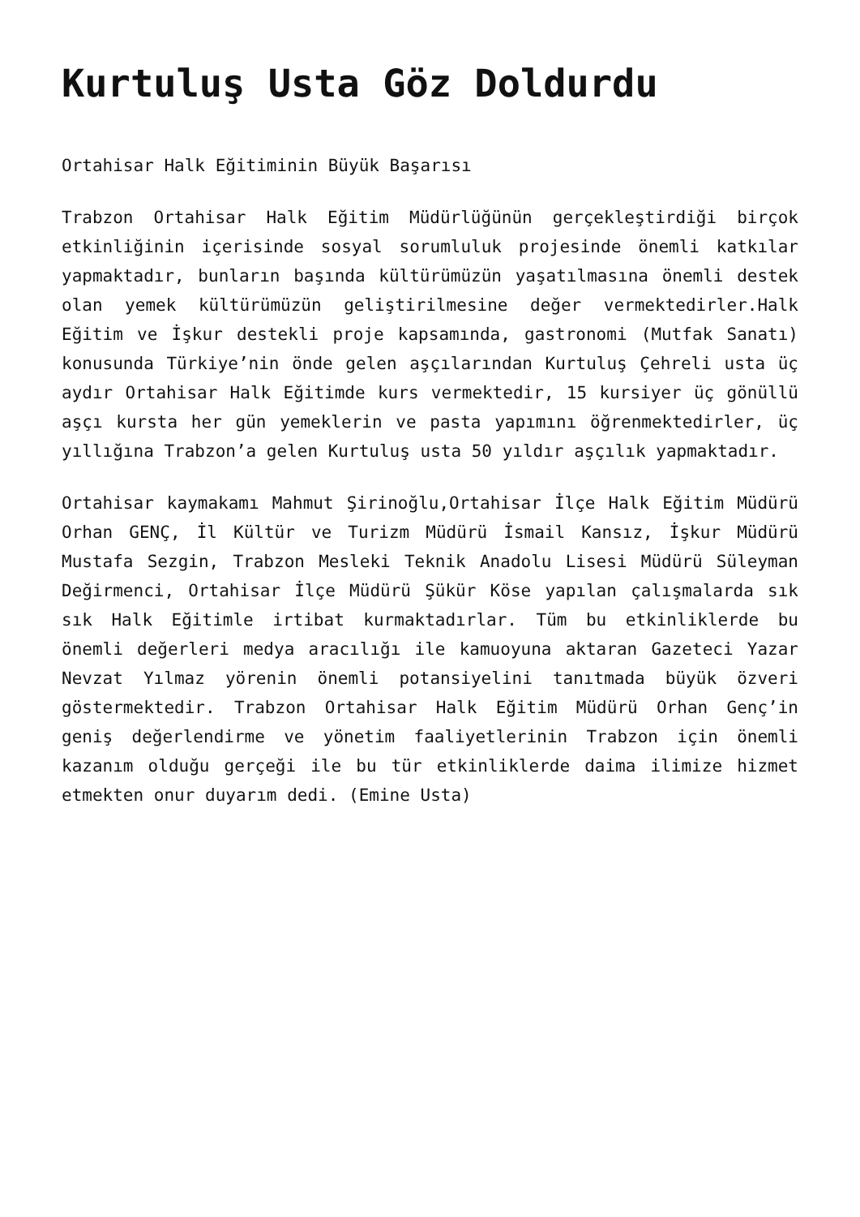Kurtuluş Usta Göz Doldurdu
Ortahisar Halk Eğitiminin Büyük Başarısı
Trabzon Ortahisar Halk Eğitim Müdürlüğünün gerçekleştirdiği birçok etkinliğinin içerisinde sosyal sorumluluk projesinde önemli katkılar yapmaktadır, bunların başında kültürümüzün yaşatılmasına önemli destek olan yemek kültürümüzün geliştirilmesine değer vermektedirler.Halk Eğitim ve İşkur destekli proje kapsamında, gastronomi (Mutfak Sanatı) konusunda Türkiye’nin önde gelen aşçılarından Kurtuluş Çehreli usta üç aydır Ortahisar Halk Eğitimde kurs vermektedir, 15 kursiyer üç gönüllü aşçı kursta her gün yemeklerin ve pasta yapımını öğrenmektedirler, üç yıllığına Trabzon’a gelen Kurtuluş usta 50 yıldır aşçılık yapmaktadır.
Ortahisar kaymakamı Mahmut Şirinoğlu,Ortahisar İlçe Halk Eğitim Müdürü Orhan GENÇ, İl Kültür ve Turizm Müdürü İsmail Kansız, İşkur Müdürü Mustafa Sezgin, Trabzon Mesleki Teknik Anadolu Lisesi Müdürü Süleyman Değirmenci, Ortahisar İlçe Müdürü Şükür Köse yapılan çalışmalarda sık sık Halk Eğitimle irtibat kurmaktadırlar. Tüm bu etkinliklerde bu önemli değerleri medya aracılığı ile kamuoyuna aktaran Gazeteci Yazar Nevzat Yılmaz yörenin önemli potansiyelini tanıtmada büyük özveri göstermektedir. Trabzon Ortahisar Halk Eğitim Müdürü Orhan Genç’in geniş değerlendirme ve yönetim faaliyetlerinin Trabzon için önemli kazanım olduğu gerçeği ile bu tür etkinliklerde daima ilimize hizmet etmekten onur duyarım dedi. (Emine Usta)